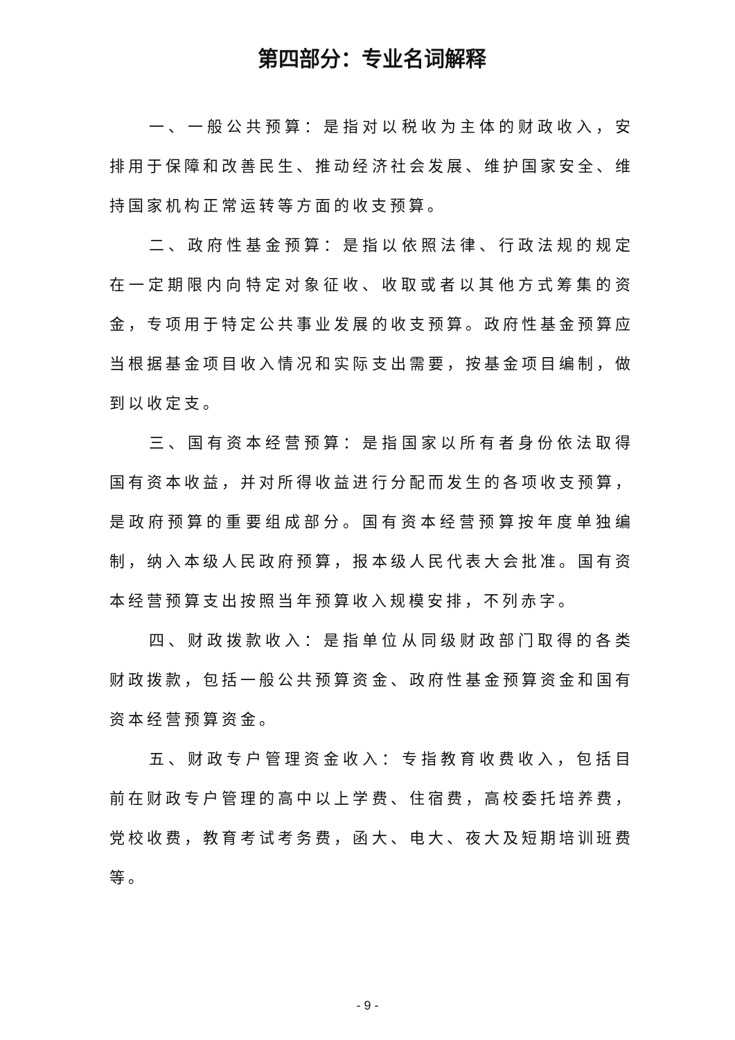第四部分：专业名词解释
一、一般公共预算：是指对以税收为主体的财政收入，安排用于保障和改善民生、推动经济社会发展、维护国家安全、维持国家机构正常运转等方面的收支预算。
二、政府性基金预算：是指以依照法律、行政法规的规定在一定期限内向特定对象征收、收取或者以其他方式筹集的资金，专项用于特定公共事业发展的收支预算。政府性基金预算应当根据基金项目收入情况和实际支出需要，按基金项目编制，做到以收定支。
三、国有资本经营预算：是指国家以所有者身份依法取得国有资本收益，并对所得收益进行分配而发生的各项收支预算，是政府预算的重要组成部分。国有资本经营预算按年度单独编制，纳入本级人民政府预算，报本级人民代表大会批准。国有资本经营预算支出按照当年预算收入规模安排，不列赤字。
四、财政拨款收入：是指单位从同级财政部门取得的各类财政拨款，包括一般公共预算资金、政府性基金预算资金和国有资本经营预算资金。
五、财政专户管理资金收入：专指教育收费收入，包括目前在财政专户管理的高中以上学费、住宿费，高校委托培养费，党校收费，教育考试考务费，函大、电大、夜大及短期培训班费等。
- 9 -